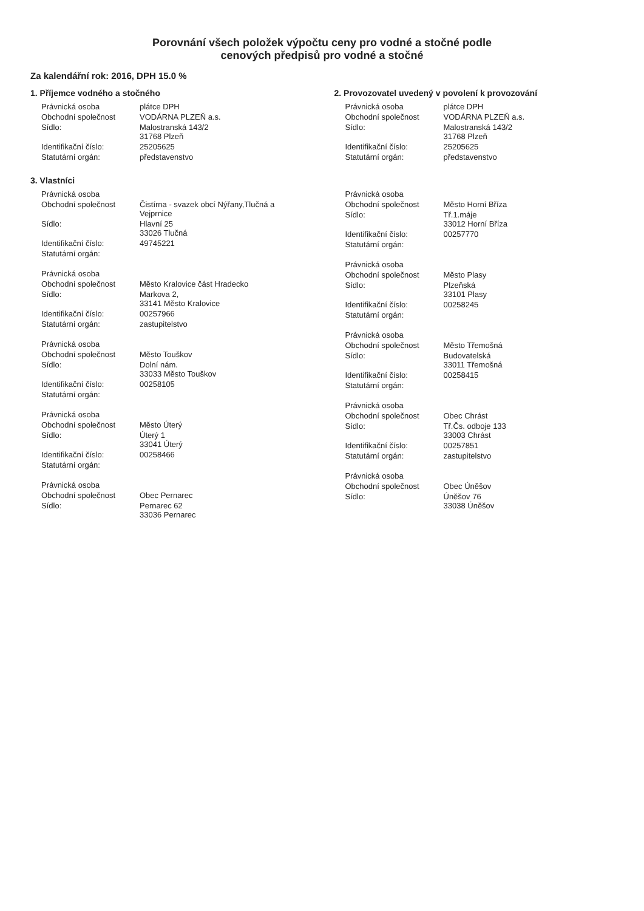Porovnání všech položek výpočtu ceny pro vodné a stočné podle
cenových předpisů pro vodné a stočné
Za kalendářní rok: 2016, DPH 15.0 %
1. Příjemce vodného a stočného
| Právnická osoba | plátce DPH |
| Obchodní společnost | VODÁRNA PLZEŇ a.s. |
| Sídlo: | Malostranská 143/2 31768 Plzeň |
| Identifikační číslo: | 25205625 |
| Statutární orgán: | představenstvo |
2. Provozovatel uvedený v povolení k provozování
| Právnická osoba | plátce DPH |
| Obchodní společnost | VODÁRNA PLZEŇ a.s. |
| Sídlo: | Malostranská 143/2 31768 Plzeň |
| Identifikační číslo: | 25205625 |
| Statutární orgán: | představenstvo |
3. Vlastníci
| Právnická osoba | |
| Obchodní společnost | Čistírna - svazek obcí Nýřany,Tlučná a Vejprnice |
| Sídlo: | Hlavní 25 33026 Tlučná |
| Identifikační číslo: | 49745221 |
| Statutární orgán: | |
| Právnická osoba | |
| Obchodní společnost | Město Kralovice část Hradecko |
| Sídlo: | Markova 2, 33141 Město Kralovice |
| Identifikační číslo: | 00257966 |
| Statutární orgán: | zastupitelstvo |
| Právnická osoba | |
| Obchodní společnost | Město Touškov |
| Sídlo: | Dolní nám. 33033 Město Touškov |
| Identifikační číslo: | 00258105 |
| Statutární orgán: | |
| Právnická osoba | |
| Obchodní společnost | Město Úterý |
| Sídlo: | Úterý 1 33041 Úterý |
| Identifikační číslo: | 00258466 |
| Statutární orgán: | |
| Právnická osoba | |
| Obchodní společnost | Obec Pernarec |
| Sídlo: | Pernarec 62 33036 Pernarec |
| Právnická osoba | |
| Obchodní společnost | Město Horní Bříza |
| Sídlo: | Tř.1.máje 33012 Horní Bříza |
| Identifikační číslo: | 00257770 |
| Statutární orgán: | |
| Právnická osoba | |
| Obchodní společnost | Město Plasy |
| Sídlo: | Plzeňská 33101 Plasy |
| Identifikační číslo: | 00258245 |
| Statutární orgán: | |
| Právnická osoba | |
| Obchodní společnost | Město Třemošná |
| Sídlo: | Budovatelská 33011 Třemošná |
| Identifikační číslo: | 00258415 |
| Statutární orgán: | |
| Právnická osoba | |
| Obchodní společnost | Obec Chrást |
| Sídlo: | Tř.Čs. odboje 133 33003 Chrást |
| Identifikační číslo: | 00257851 |
| Statutární orgán: | zastupitelstvo |
| Právnická osoba | |
| Obchodní společnost | Obec Úněšov |
| Sídlo: | Úněšov 76 33038 Úněšov |